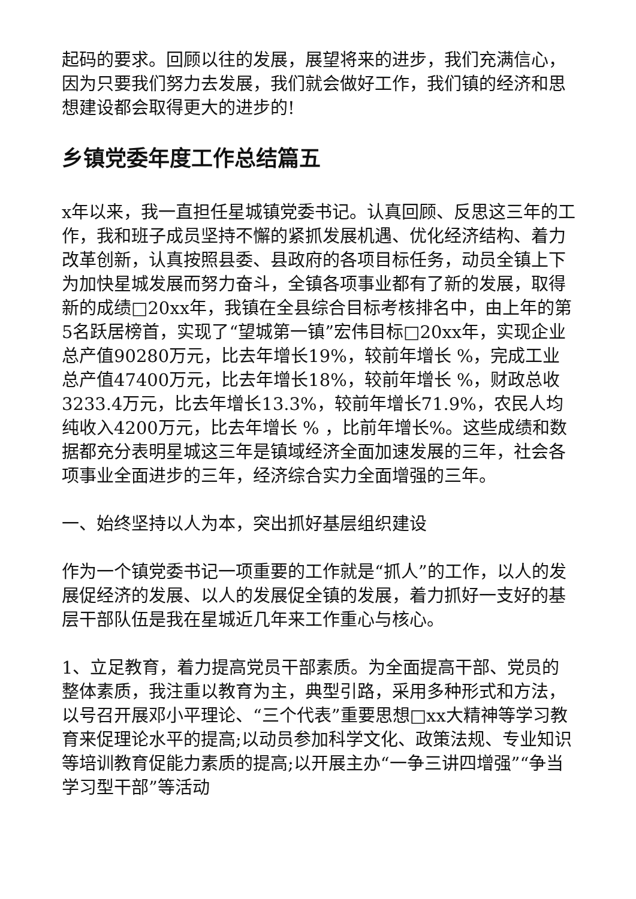起码的要求。回顾以往的发展，展望将来的进步，我们充满信心，因为只要我们努力去发展，我们就会做好工作，我们镇的经济和思想建设都会取得更大的进步的!
乡镇党委年度工作总结篇五
x年以来，我一直担任星城镇党委书记。认真回顾、反思这三年的工作，我和班子成员坚持不懈的紧抓发展机遇、优化经济结构、着力改革创新，认真按照县委、县政府的各项目标任务，动员全镇上下为加快星城发展而努力奋斗，全镇各项事业都有了新的发展，取得新的成绩□20xx年，我镇在全县综合目标考核排名中，由上年的第5名跃居榜首，实现了“望城第一镇”宏伟目标□20xx年，实现企业总产值90280万元，比去年增长19%，较前年增长 %，完成工业总产值47400万元，比去年增长18%，较前年增长 %，财政总收3233.4万元，比去年增长13.3%，较前年增长71.9%，农民人均纯收入4200万元，比去年增长 % ，比前年增长%。这些成绩和数据都充分表明星城这三年是镇域经济全面加速发展的三年，社会各项事业全面进步的三年，经济综合实力全面增强的三年。
一、始终坚持以人为本，突出抓好基层组织建设
作为一个镇党委书记一项重要的工作就是“抓人”的工作，以人的发展促经济的发展、以人的发展促全镇的发展，着力抓好一支好的基层干部队伍是我在星城近几年来工作重心与核心。
1、立足教育，着力提高党员干部素质。为全面提高干部、党员的整体素质，我注重以教育为主，典型引路，采用多种形式和方法，以号召开展邓小平理论、“三个代表”重要思想□xx大精神等学习教育来促理论水平的提高;以动员参加科学文化、政策法规、专业知识等培训教育促能力素质的提高;以开展主办“一争三讲四增强”“争当学习型干部”等活动